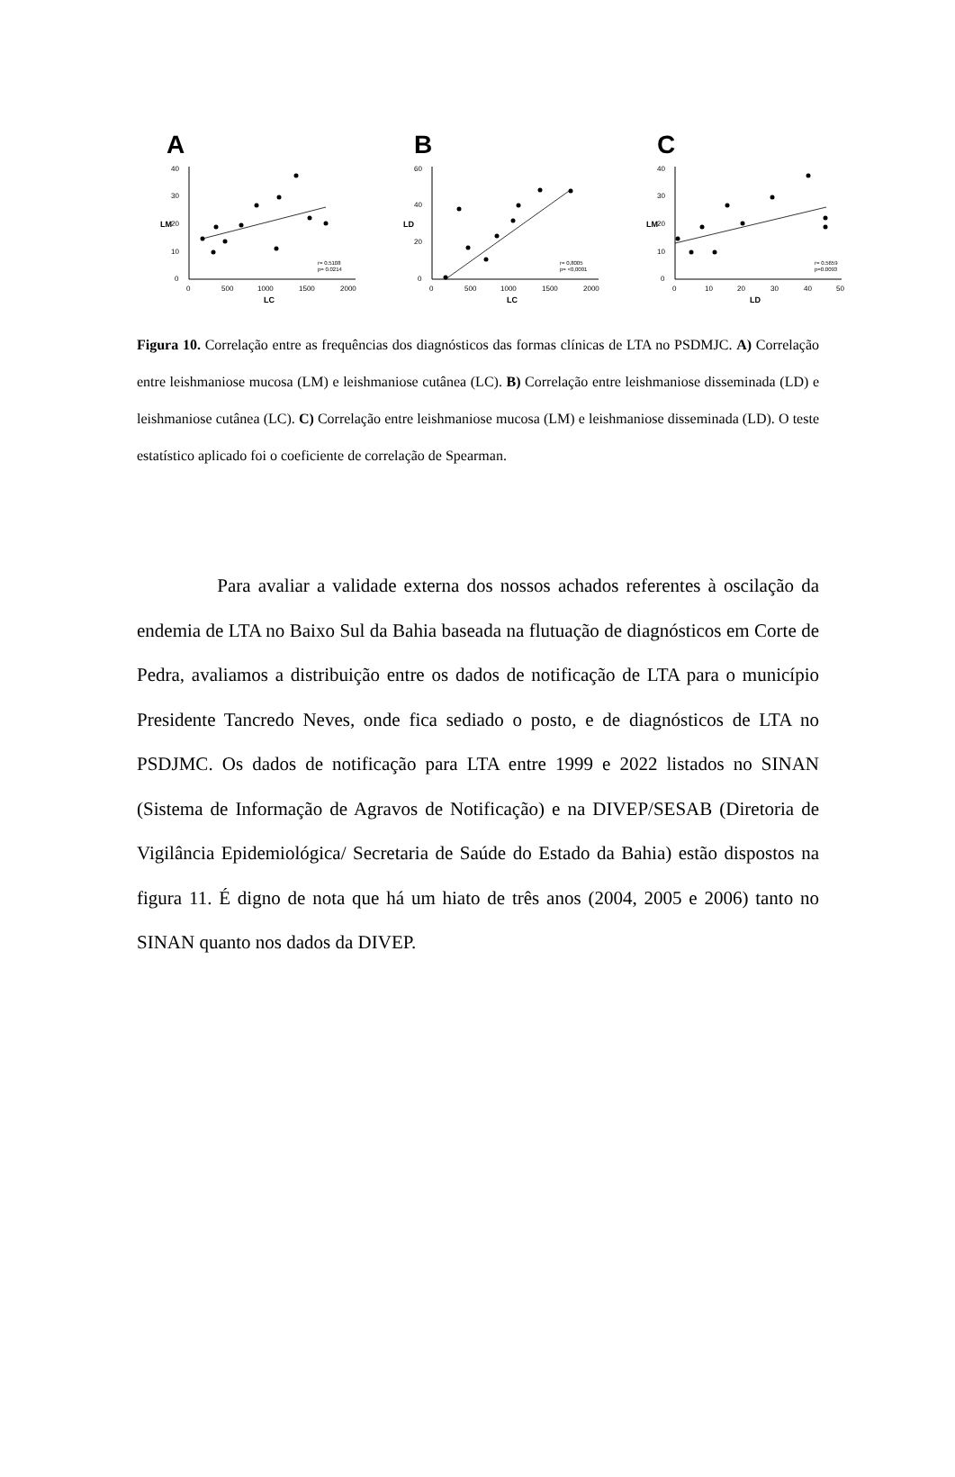A
40
30
20
10
0
0
500
1000
1500
2000
LC
LM
r= 0.5108
p= 0.0214
B
60
40
20
0
0
500
1000
1500
2000
LC
LD
r= 0,8005
p= <0,0001
C
40
30
20
10
0
0
10
20
30
40
50
LD
LM
r= 0.5659
p=0.0093
Figura 10. Correlação entre as frequências dos diagnósticos das formas clínicas de LTA no PSDMJC. A) Correlação entre leishmaniose mucosa (LM) e leishmaniose cutânea (LC). B) Correlação entre leishmaniose disseminada (LD) e leishmaniose cutânea (LC). C) Correlação entre leishmaniose mucosa (LM) e leishmaniose disseminada (LD). O teste estatístico aplicado foi o coeficiente de correlação de Spearman.
Para avaliar a validade externa dos nossos achados referentes à oscilação da endemia de LTA no Baixo Sul da Bahia baseada na flutuação de diagnósticos em Corte de Pedra, avaliamos a distribuição entre os dados de notificação de LTA para o município Presidente Tancredo Neves, onde fica sediado o posto, e de diagnósticos de LTA no PSDJMC. Os dados de notificação para LTA entre 1999 e 2022 listados no SINAN (Sistema de Informação de Agravos de Notificação) e na DIVEP/SESAB (Diretoria de Vigilância Epidemiológica/ Secretaria de Saúde do Estado da Bahia) estão dispostos na figura 11. É digno de nota que há um hiato de três anos (2004, 2005 e 2006) tanto no SINAN quanto nos dados da DIVEP.